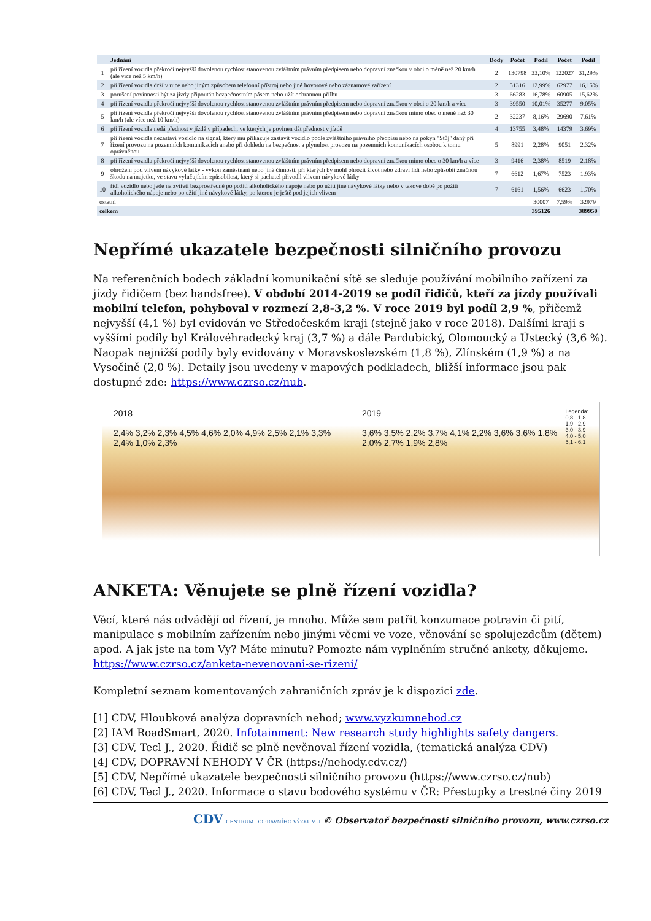| | Jednání | Body | Počet | Podíl | Počet | Podíl |
| --- | --- | --- | --- | --- | --- | --- |
| 1 | při řízení vozidla překročí nejvyšší dovolenou rychlost stanovenou zvláštním právním předpisem nebo dopravní značkou v obci o méně než 20 km/h (ale více než 5 km/h) | 2 | 130798 | 33,10% | 122027 | 31,29% |
| 2 | při řízení vozidla drží v ruce nebo jiným způsobem telefonní přístroj nebo jiné hovorové nebo záznamové zařízení | 2 | 51316 | 12,99% | 62977 | 16,15% |
| 3 | porušení povinnosti být za jízdy připoután bezpečnostním pásem nebo užít ochrannou přilbu | 3 | 66283 | 16,78% | 60905 | 15,62% |
| 4 | při řízení vozidla překročí nejvyšší dovolenou rychlost stanovenou zvláštním právním předpisem nebo dopravní značkou v obci o 20 km/h a více | 3 | 39550 | 10,01% | 35277 | 9,05% |
| 5 | při řízení vozidla překročí nejvyšší dovolenou rychlost stanovenou zvláštním právním předpisem nebo dopravní značkou mimo obec o méně než 30 km/h (ale více než 10 km/h) | 2 | 32237 | 8,16% | 29690 | 7,61% |
| 6 | při řízení vozidla nedá přednost v jízdě v případech, ve kterých je povinen dát přednost v jízdě | 4 | 13755 | 3,48% | 14379 | 3,69% |
| 7 | při řízení vozidla nezastaví vozidlo na signál, který mu přikazuje zastavit vozidlo podle zvláštního právního předpisu nebo na pokyn "Stůj" daný při řízení provozu na pozemních komunikacích anebo při dohledu na bezpečnost a plynulost provozu na pozemních komunikacích osobou k tomu oprávněnou | 5 | 8991 | 2,28% | 9051 | 2,32% |
| 8 | při řízení vozidla překročí nejvyšší dovolenou rychlost stanovenou zvláštním právním předpisem nebo dopravní značkou mimo obec o 30 km/h a více | 3 | 9416 | 2,38% | 8519 | 2,18% |
| 9 | ohrožení pod vlivem návykové látky - výkon zaměstnání nebo jiné činnosti, při kterých by mohl ohrozit život nebo zdraví lidí nebo způsobit značnou škodu na majetku, ve stavu vylučujícím způsobilost, který si pachatel přivodil vlivem návykové látky | 7 | 6612 | 1,67% | 7523 | 1,93% |
| 10 | řídí vozidlo nebo jede na zvířeti bezprostředně po požití alkoholického nápoje nebo po užití jiné návykové látky nebo v takové době po požití alkoholického nápoje nebo po užití jiné návykové látky, po kterou je ještě pod jejich vlivem | 7 | 6161 | 1,56% | 6623 | 1,70% |
| ostatní | | | | 30007 | 7,59% | 32979 |
| celkem | | | | 395126 | | 389950 |
Nepřímé ukazatele bezpečnosti silničního provozu
Na referenčních bodech základní komunikační sítě se sleduje používání mobilního zařízení za jízdy řidičem (bez handsfree). V období 2014-2019 se podíl řidičů, kteří za jízdy používali mobilní telefon, pohyboval v rozmezí 2,8-3,2 %. V roce 2019 byl podíl 2,9 %, přičemž nejvyšší (4,1 %) byl evidován ve Středočeském kraji (stejně jako v roce 2018). Dalšími kraji s vyššími podíly byl Královéhradecký kraj (3,7 %) a dále Pardubický, Olomoucký a Ústecký (3,6 %). Naopak nejnižší podíly byly evidovány v Moravskoslezském (1,8 %), Zlínském (1,9 %) a na Vysočině (2,0 %). Detaily jsou uvedeny v mapových podkladech, bližší informace jsou pak dostupné zde: https://www.czrso.cz/nub.
2018
2,4% 3,2% 2,3% 4,5% 4,6% 2,0% 4,9% 2,5% 2,1% 3,3% 2,4% 1,0% 2,3%
2019 Legenda:
0,8 - 1,8
1,9 - 2,9
3,0 - 3,9
4,0 - 5,0
5,1 - 6,1
3,6% 3,5% 2,2% 3,7% 4,1% 2,2% 3,6% 3,6% 1,8% 2,0% 2,7% 1,9% 2,8%
ANKETA: Věnujete se plně řízení vozidla?
Věcí, které nás odvádějí od řízení, je mnoho. Může sem patřit konzumace potravin či pití, manipulace s mobilním zařízením nebo jinými věcmi ve voze, věnování se spolujezdcům (dětem) apod. A jak jste na tom Vy? Máte minutu? Pomozte nám vyplněním stručné ankety, děkujeme. https://www.czrso.cz/anketa-nevenovani-se-rizeni/
Kompletní seznam komentovaných zahraničních zpráv je k dispozici zde.
[1] CDV, Hloubková analýza dopravních nehod; www.vyzkumnehod.cz
[2] IAM RoadSmart, 2020. Infotainment: New research study highlights safety dangers.
[3] CDV, Tecl J., 2020. Řidič se plně nevěnoval řízení vozidla, (tematická analýza CDV)
[4] CDV, DOPRAVNÍ NEHODY V ČR (https://nehody.cdv.cz/)
[5] CDV, Nepřímé ukazatele bezpečnosti silničního provozu (https://www.czrso.cz/nub)
[6] CDV, Tecl J., 2020. Informace o stavu bodového systému v ČR: Přestupky a trestné činy 2019
CDV CENTRUM DOPRAVNÍHO VÝZKUMU © Observatoř bezpečnosti silničního provozu, www.czrso.cz